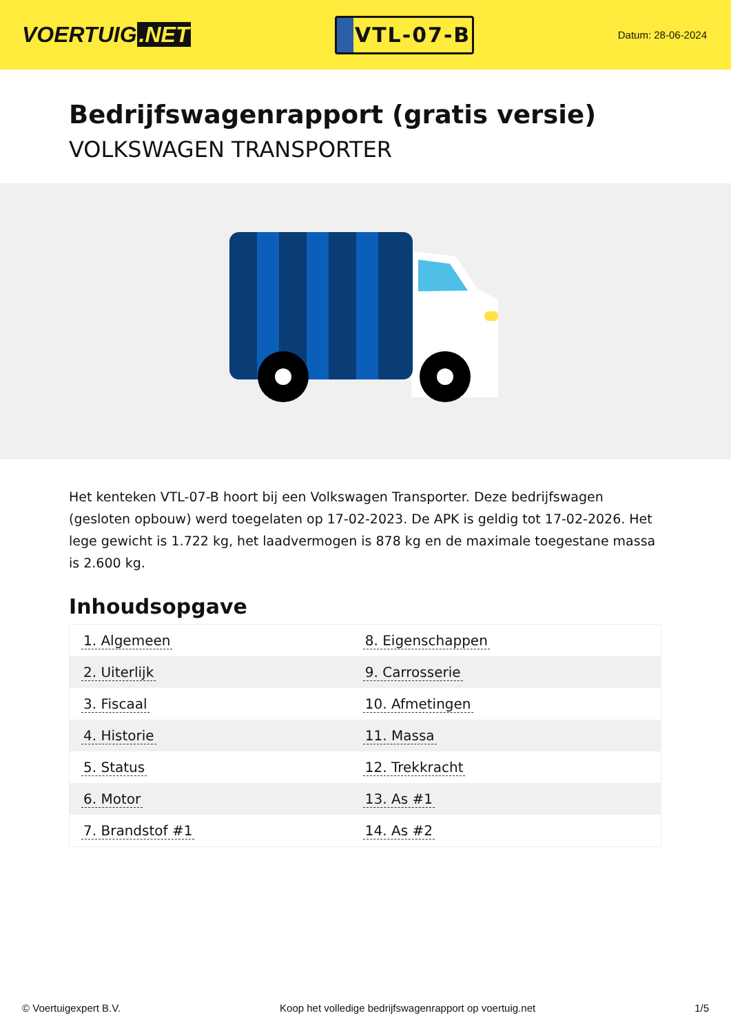VOERTUIG.NET
VTL-07-B
Datum: 28-06-2024
Bedrijfswagenrapport (gratis versie)
VOLKSWAGEN TRANSPORTER
Het kenteken VTL-07-B hoort bij een Volkswagen Transporter. Deze bedrijfswagen (gesloten opbouw) werd toegelaten op 17-02-2023. De APK is geldig tot 17-02-2026. Het lege gewicht is 1.722 kg, het laadvermogen is 878 kg en de maximale toegestane massa is 2.600 kg.
Inhoudsopgave
| 1. Algemeen | 8. Eigenschappen |
| 2. Uiterlijk | 9. Carrosserie |
| 3. Fiscaal | 10. Afmetingen |
| 4. Historie | 11. Massa |
| 5. Status | 12. Trekkracht |
| 6. Motor | 13. As #1 |
| 7. Brandstof #1 | 14. As #2 |
© Voertuigexpert B.V. Koop het volledige bedrijfswagenrapport op voertuig.net 1/5